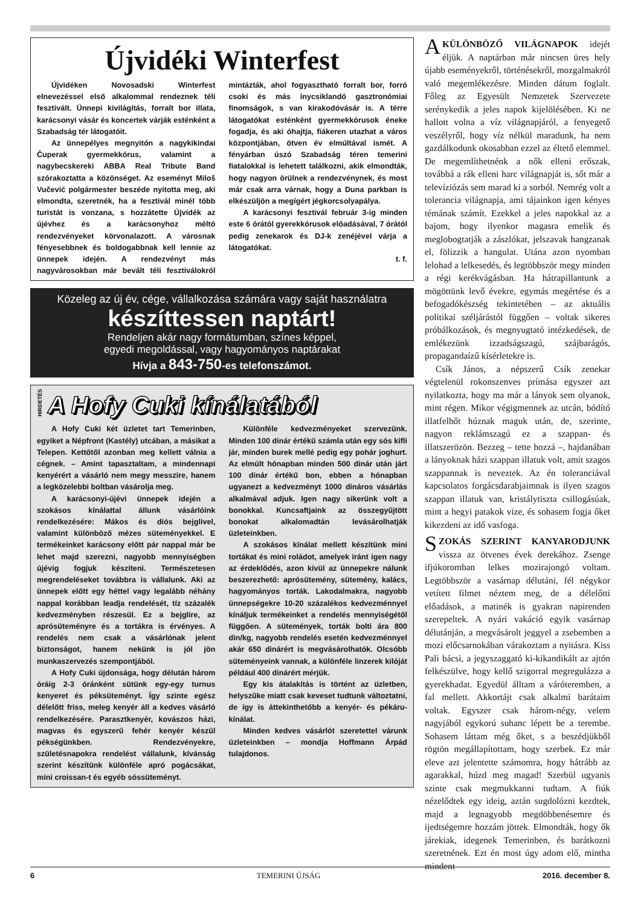Újvidéki Winterfest
Újvidéken Novosadski Winterfest elnevezéssel első alkalommal rendeznek téli fesztivált. Ünnepi kivilágítás, forralt bor illata, karácsonyi vásár és koncertek várják esténként a Szabadság tér látogatóit.
Az ünnepélyes megnyitón a nagykikindai Čuperak gyermekkórus, valamint a nagybecskereki ABBA Real Tribute Band szórakoztatta a közönséget. Az eseményt Miloš Vučević polgármester beszéde nyitotta meg, aki elmondta, szeretnék, ha a fesztivál minél több turistát is vonzana, s hozzátette Újvidék az újévhez és a karácsonyhoz méltó rendezvényeket körvonalazott. A városnak fényesebbnek és boldogabbnak kell lennie az ünnepek idején. A rendezvényt más nagyvárosokban már bevált téli fesztiválokról mintázták, ahol fogyasztható forralt bor, forró csoki és más ínycsiklandó gasztronómiai finomságok, s van kirakodóvásár is. A térre látogatókat esténként gyermekkórusok éneke fogadja, és aki óhajtja, fiákeren utazhat a város központjában, ötven év elmúltával ismét. A fényárban úszó Szabadság téren temerini fiatalokkal is lehetett találkozni, akik elmondták, hogy nagyon örülnek a rendezvénynek, és most már csak arra várnak, hogy a Duna parkban is elkészüljön a megígért jégkorcsolyapálya.
A karácsonyi fesztivál február 3-ig minden este 6 órától gyerekkórusok előadásával, 7 órától pedig zenekarok és DJ-k zenéjével várja a látogatókat.
t. f.
Közeleg az új év, cége, vállalkozása számára vagy saját használatra
készíttessen naptárt!
Rendeljen akár nagy formátumban, színes képpel,
egyedi megoldással, vagy hagyományos naptárakat
Hívja a 843-750-es telefonszámot.
HIRDETÉS
A Hofy Cuki kínálatából
A Hofy Cuki két üzletet tart Temerinben, egyiket a Népfront (Kastély) utcában, a másikat a Telepen. Kettőtől azonban meg kellett válnia a cégnek. – Amint tapasztaltam, a mindennapi kenyérért a vásárló nem megy messzire, hanem a legközelebbi boltban vásárolja meg.
A karácsonyi-újévi ünnepek idején a szokásos kínálattal állunk vásárlóink rendelkezésére: Mákos és diós bejglivel, valamint különböző mézes süteményekkel. E termékeinket karácsony előtt pár nappal már be lehet majd szerezni, nagyobb mennyiségben újévig fogjuk készíteni. Természetesen megrendeléseket továbbra is vállalunk. Aki az ünnepek előtt egy héttel vagy legalább néhány nappal korábban leadja rendelését, tíz százalék kedvezményben részesül. Ez a bejglire, az aprósüteményre és a tortákra is érvényes. A rendelés nem csak a vásárlónak jelent biztonságot, hanem nekünk is jól jön munkaszervezés szempontjából.
A Hofy Cuki újdonsága, hogy délután három óráig 2-3 óránként sütünk egy-egy turnus kenyeret és péksüteményt. Így szinte egész délelőtt friss, meleg kenyér áll a kedves vásárló rendelkezésére. Parasztkenyér, kovászos házi, magvas és egyszerű fehér kenyér készül pékségünkben. Rendezvényekre, születésnapokra rendelést vállalunk, kívánság szerint készítünk különféle apró pogácsákat, mini croissan-t és egyéb sóssüteményt.
Különféle kedvezményeket szervezünk. Minden 100 dinár értékű számla után egy sós kifli jár, minden burek mellé pedig egy pohár joghurt. Az elmúlt hónapban minden 500 dinár után járt 100 dinár értékű bon, ebben a hónapban ugyanezt a kedvezményt 1000 dináros vásárlás alkalmával adjuk. Igen nagy sikerünk volt a bonokkal. Kuncsaftjaink az összegyűjtött bonokat alkalomadtán levásárolhatják üzleteinkben.
A szokásos kínálat mellett készítünk mini tortákat és mini roládot, amelyek iránt igen nagy az érdeklődés, azon kívül az ünnepekre nálunk beszerezhető: aprósütemény, sütemény, kalács, hagyományos torták. Lakodalmakra, nagyobb ünnepségekre 10-20 százalékos kedvezménnyel kínáljuk termékeinket a rendelés mennyiségétől függően. A sütemények, torták bolti ára 800 din/kg, nagyobb rendelés esetén kedvezménnyel akár 650 dinárért is megvásárolhatók. Olcsóbb süteményeink vannak, a különféle linzerek kilóját például 400 dinárért mérjük.
Egy kis átalakítás is történt az üzletben, helyszűke miatt csak keveset tudtunk változtatni, de így is áttekinthetőbb a kenyér- és pékáru-kínálat.
Minden kedves vásárlót szeretettel várunk üzleteinkben – mondja Hoffmann Árpád tulajdonos.
AKÜLÖNBÖZŐ VILÁGNAPOK idejét éljük. A naptárban már nincsen üres hely újabb eseményekről, történésekről, mozgalmakról való megemlékezésre. Minden dátum foglalt. Főleg az Egyesült Nemzetek Szervezete serénykedik a jeles napok kijelölésében. Ki ne hallott volna a víz világnapjáról, a fenyegető veszélyről, hogy víz nélkül maradunk, ha nem gazdálkodunk okosabban ezzel az éltető elemmel. De megemlíthetnénk a nők elleni erőszak, továbbá a rák elleni harc világnapját is, sőt már a televíziózás sem marad ki a sorból. Nemrég volt a tolerancia világnapja, ami tájainkon igen kényes témának számít. Ezekkel a jeles napokkal az a bajom, hogy ilyenkor magasra emelik és meglobogtatják a zászlókat, jelszavak hangzanak el, fölizzik a hangulat. Utána azon nyomban lelohad a lelkesedés, és legtöbbször megy minden a régi kerékvágásban. Ha hátrapillantunk a mögöttünk levő évekre, egymás megértése és a befogadókészség tekintetében – az aktuális politikai széljárástól függően – voltak sikeres próbálkozások, és megnyugtató intézkedések, de emlékezünk izzadságszagú, szájbarágós, propagandaízű kísérletekre is.
Csík János, a népszerű Csík zenekar végtelenül rokonszenves prímása egyszer azt nyilatkozta, hogy ma már a lányok sem olyanok, mint régen. Mikor végigmennek az utcán, bódító illatfelhőt húznak maguk után, de, szerinte, nagyon reklámszagú ez a szappan- és illatszerözön. Bezzeg – tette hozzá –, hajdanában a lányoknak házi szappan illatuk volt, amit szagos szappannak is neveztek. Az én toleranciával kapcsolatos forgácsdarabjaimnak is ilyen szagos szappan illatuk van, kristálytiszta csillogásúak, mint a hegyi patakok vize, és sohasem fogja őket kikezdeni az idő vasfoga.
SZOKÁS SZERINT KANYARODJUNK vissza az ötvenes évek derekához. Zsenge ifjúkoromban lelkes mozirajongó voltam. Legtöbbször a vasárnap délutáni, fél négykor vetített filmet néztem meg, de a délelőtti előadások, a matinék is gyakran napirenden szerepeltek. A nyári vakáció egyik vasárnap délutánján, a megvásárolt jeggyel a zsebemben a mozi előcsarnokában várakoztam a nyitásra. Kiss Pali bácsi, a jegyszaggató ki-kikandikált az ajtón felkészülve, hogy kellő szigorral megregulázza a gyerekhadat. Egyedül álltam a váróteremben, a fal mellett. Akkortájt csak alkalmi barátaim voltak. Egyszer csak három-négy, velem nagyjából egykorú suhanc lépett be a terembe. Sohasem láttam még őket, s a beszédjükből rögtön megállapítottam, hogy szerbek. Ez már eleve azt jelentette számomra, hogy hátrább az agarakkal, húzd meg magad! Szerbül ugyanis szinte csak megmukkanni tudtam. A fiúk nézelődtek egy ideig, aztán sugdolózni kezdtek, majd a legnagyobb megdöbbenésemre és ijedtségemre hozzám jöttek. Elmondták, hogy ők járekiak, idegenek Temerinben, és barátkozni szeretnének. Ezt én most úgy adom elő, mintha mindent
6 TEMERINI ÚJSÁG 2016. december 8.